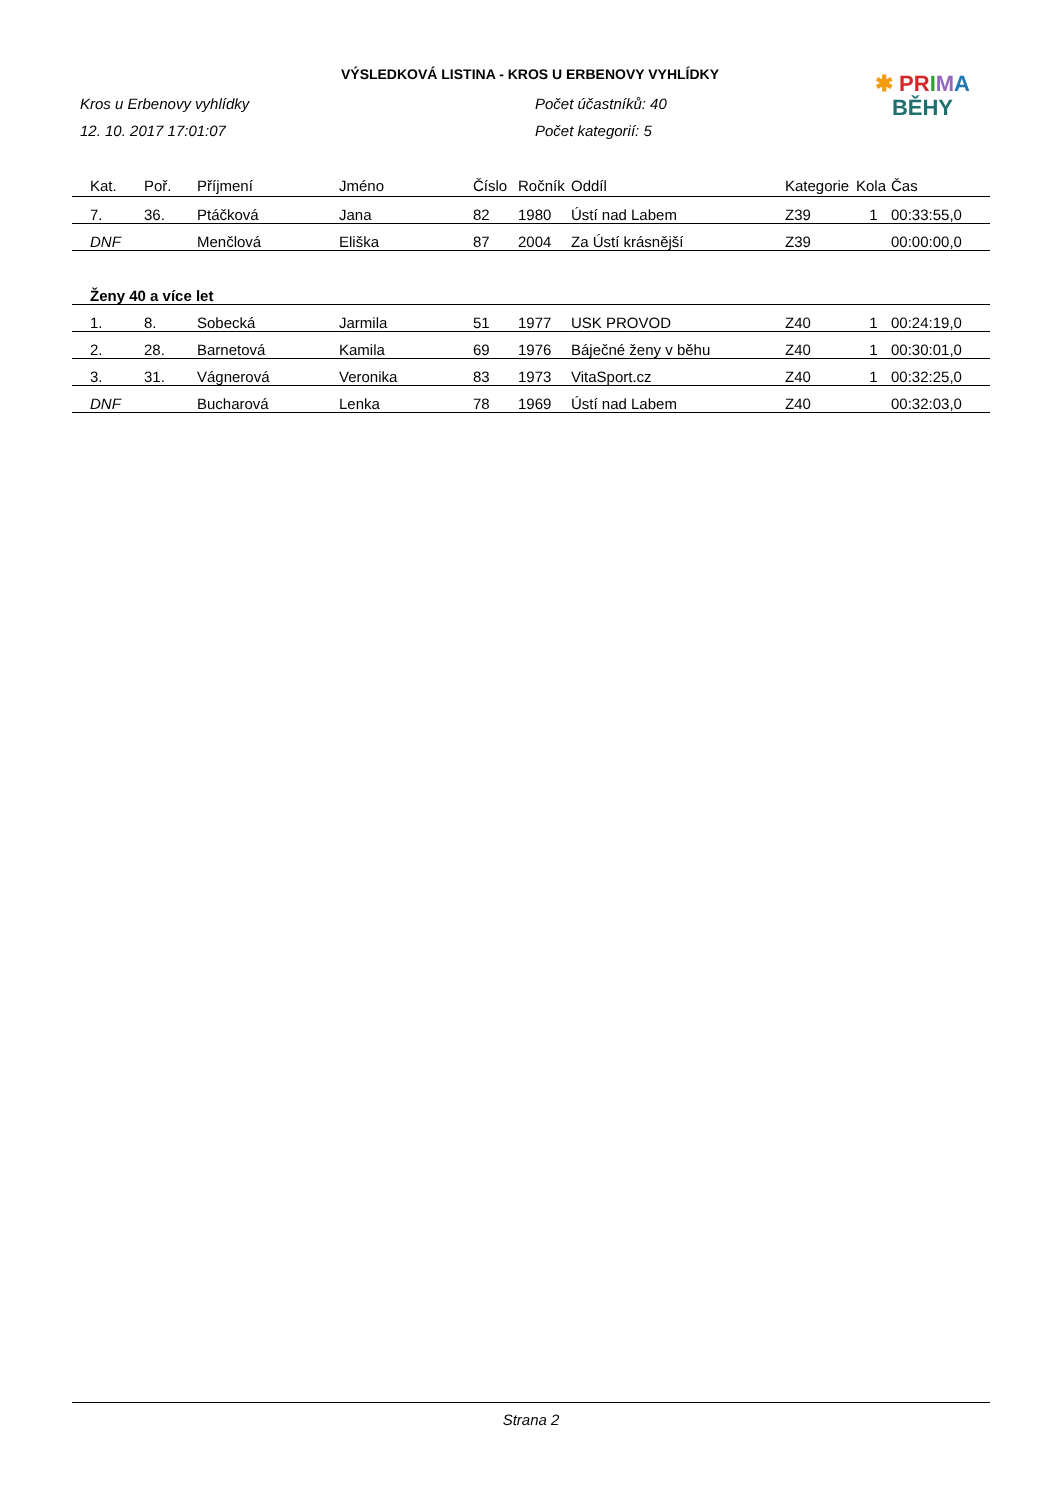VÝSLEDKOVÁ LISTINA - KROS U ERBENOVY VYHLÍDKY
✱ PR IMA
BĚHY
Kros u Erbenovy vyhlídky
12. 10. 2017 17:01:07
Počet účastníků: 40
Počet kategorií: 5
| Kat. | Poř. | Příjmení | Jméno | Číslo | Ročník | Oddíl | Kategorie | Kola | Čas |
| --- | --- | --- | --- | --- | --- | --- | --- | --- | --- |
| 7. | 36. | Ptáčková | Jana | 82 | 1980 | Ústí nad Labem | Z39 | 1 | 00:33:55,0 |
| DNF | | Menčlová | Eliška | 87 | 2004 | Za Ústí krásnější | Z39 | | 00:00:00,0 |
| Ženy 40 a více let | | | | | | | | | |
| 1. | 8. | Sobecká | Jarmila | 51 | 1977 | USK PROVOD | Z40 | 1 | 00:24:19,0 |
| 2. | 28. | Barnetová | Kamila | 69 | 1976 | Báječné ženy v běhu | Z40 | 1 | 00:30:01,0 |
| 3. | 31. | Vágnerová | Veronika | 83 | 1973 | VitaSport.cz | Z40 | 1 | 00:32:25,0 |
| DNF | | Bucharová | Lenka | 78 | 1969 | Ústí nad Labem | Z40 | | 00:32:03,0 |
Strana 2